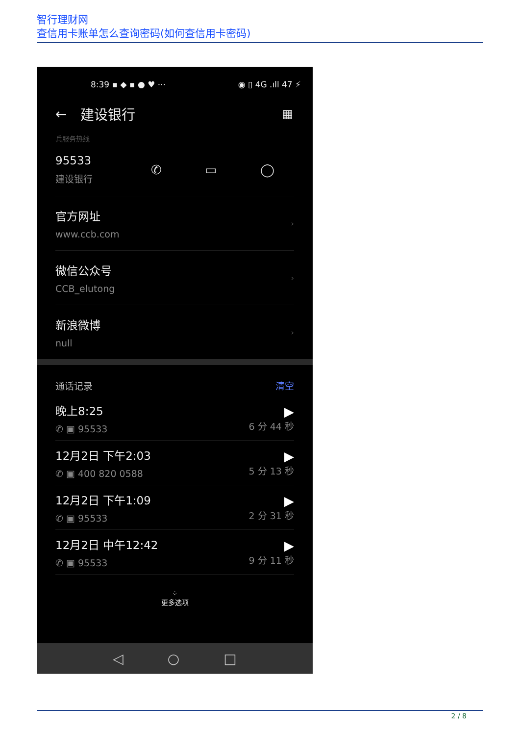智行理财网
查信用卡账单怎么查询密码(如何查信用卡密码)
8:39 ▪ ◆ ▪ ● ♥ ··· ◉ ▯ 4G .ıll 47 ⚡
← 建设银行 ▦
兵服务热线
95533
建设银行
✆ ▭ ◯
官方网址
www.ccb.com
›
微信公众号
CCB_elutong
›
新浪微博
null
›
通话记录 清空
晚上8:25
✆ ▣ 95533
▶
6 分 44 秒
12月2日 下午2:03
✆ ▣ 400 820 0588
▶
5 分 13 秒
12月2日 下午1:09
✆ ▣ 95533
▶
2 分 31 秒
12月2日 中午12:42
✆ ▣ 95533
▶
9 分 11 秒
⁘
更多选项
◁ ○ □
2 / 8